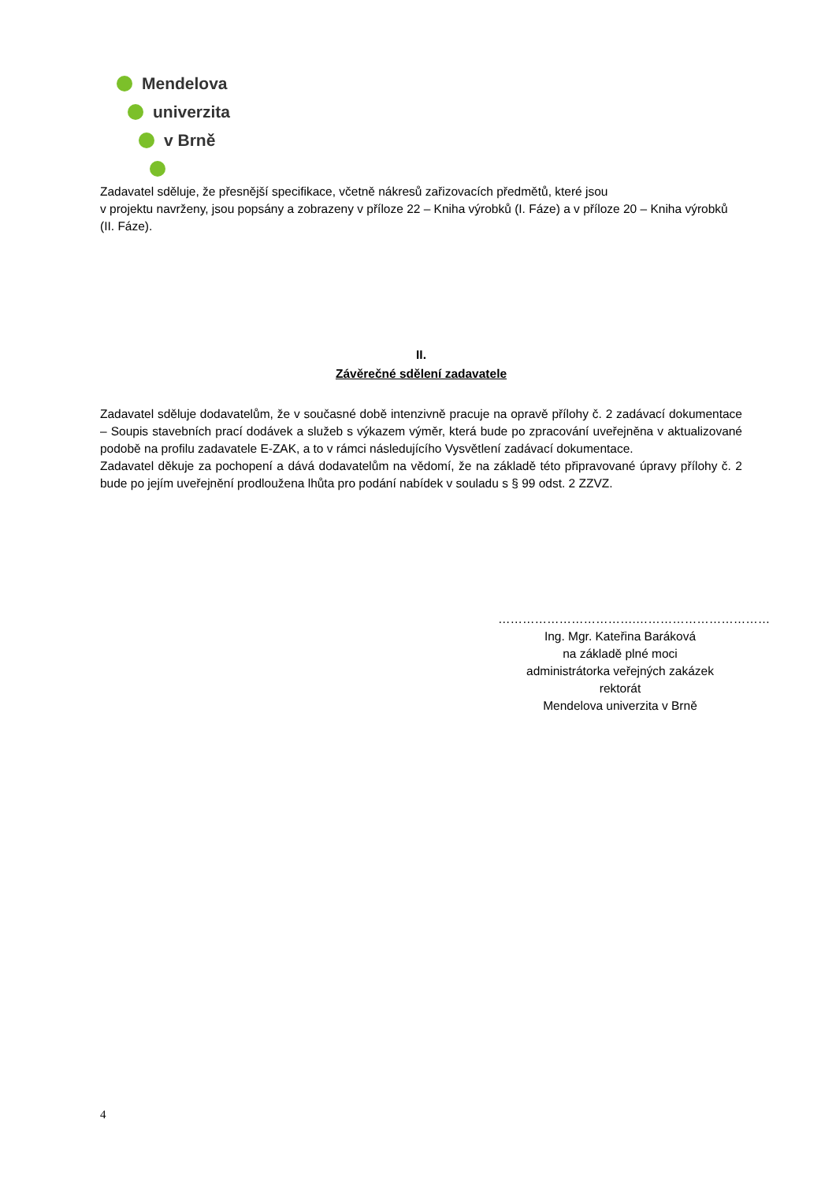Mendelova
univerzita
v Brně
Zadavatel sděluje, že přesnější specifikace, včetně nákresů zařizovacích předmětů, které jsou
v projektu navrženy, jsou popsány a zobrazeny v příloze 22 – Kniha výrobků (I. Fáze) a v příloze 20 – Kniha výrobků (II. Fáze).
II.
Závěrečné sdělení zadavatele
Zadavatel sděluje dodavatelům, že v současné době intenzivně pracuje na opravě přílohy č. 2 zadávací dokumentace – Soupis stavebních prací dodávek a služeb s výkazem výměr, která bude po zpracování uveřejněna v aktualizované podobě na profilu zadavatele E-ZAK, a to v rámci následujícího Vysvětlení zadávací dokumentace.
Zadavatel děkuje za pochopení a dává dodavatelům na vědomí, že na základě této připravované úpravy přílohy č. 2 bude po jejím uveřejnění prodloužena lhůta pro podání nabídek v souladu s § 99 odst. 2 ZZVZ.
…………………………….……………………………
Ing. Mgr. Kateřina Baráková
na základě plné moci
administrátorka veřejných zakázek
rektorát
Mendelova univerzita v Brně
4